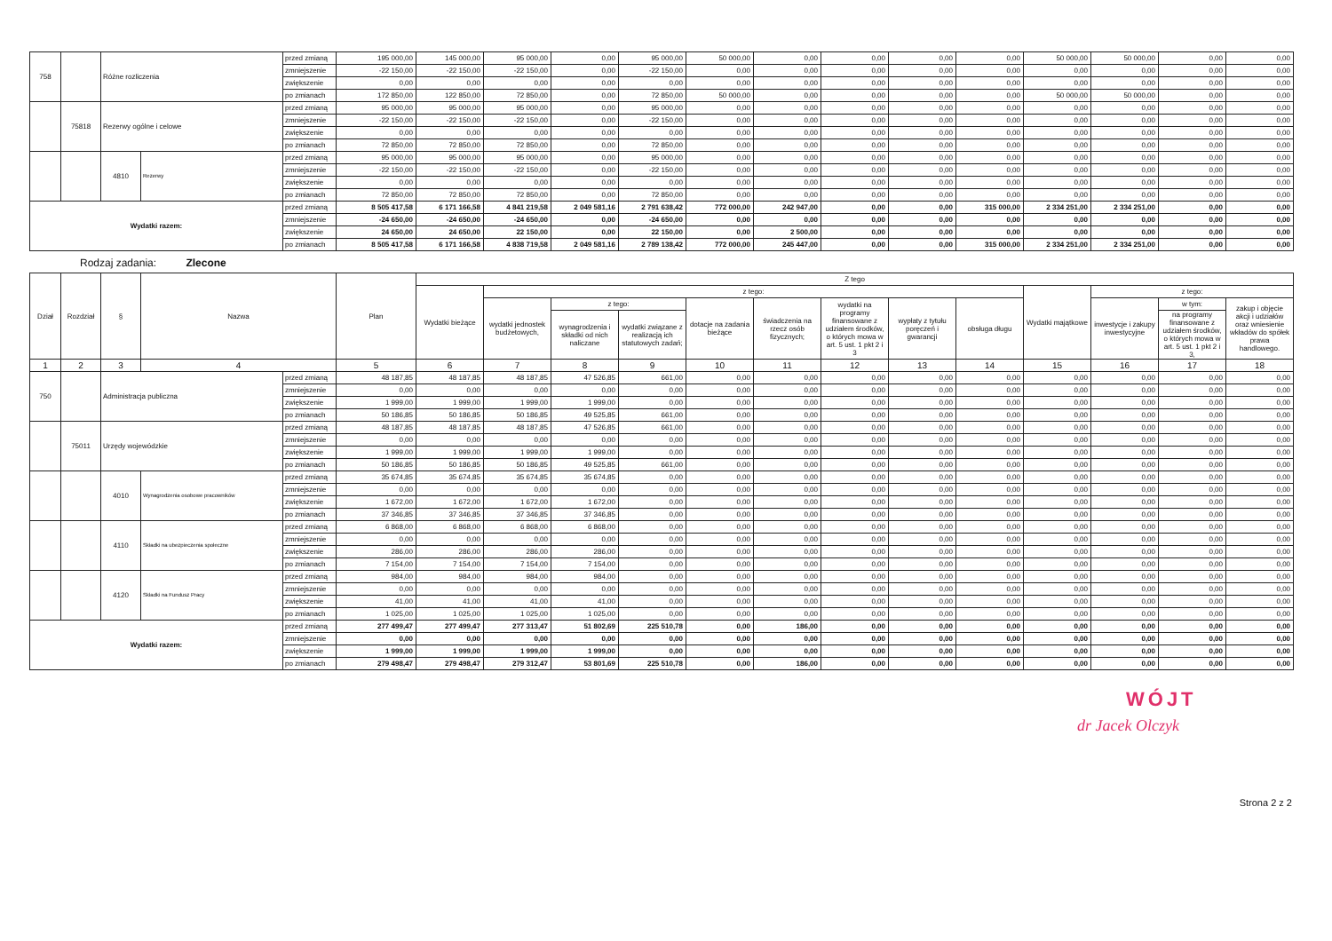| 758 | | Różne rozliczenia | | przed zmianą | 195 000,00 | 145 000,00 | 95 000,00 | 0,00 | 95 000,00 | 50 000,00 | 0,00 | 0,00 | 0,00 | 0,00 | 50 000,00 | 50 000,00 | 0,00 | 0,00 |
| | | | | zmniejszenie | -22 150,00 | -22 150,00 | -22 150,00 | 0,00 | -22 150,00 | 0,00 | 0,00 | 0,00 | 0,00 | 0,00 | 0,00 | 0,00 | 0,00 | 0,00 |
| | | | | zwiększenie | 0,00 | 0,00 | 0,00 | 0,00 | 0,00 | 0,00 | 0,00 | 0,00 | 0,00 | 0,00 | 0,00 | 0,00 | 0,00 | 0,00 |
| | | | | po zmianach | 172 850,00 | 122 850,00 | 72 850,00 | 0,00 | 72 850,00 | 50 000,00 | 0,00 | 0,00 | 0,00 | 0,00 | 50 000,00 | 50 000,00 | 0,00 | 0,00 |
| | 75818 | Rezerwy ogólne i celowe | | przed zmianą | 95 000,00 | 95 000,00 | 95 000,00 | 0,00 | 95 000,00 | 0,00 | 0,00 | 0,00 | 0,00 | 0,00 | 0,00 | 0,00 | 0,00 | 0,00 |
| | | | | zmniejszenie | -22 150,00 | -22 150,00 | -22 150,00 | 0,00 | -22 150,00 | 0,00 | 0,00 | 0,00 | 0,00 | 0,00 | 0,00 | 0,00 | 0,00 | 0,00 |
| | | | | zwiększenie | 0,00 | 0,00 | 0,00 | 0,00 | 0,00 | 0,00 | 0,00 | 0,00 | 0,00 | 0,00 | 0,00 | 0,00 | 0,00 | 0,00 |
| | | | | po zmianach | 72 850,00 | 72 850,00 | 72 850,00 | 0,00 | 72 850,00 | 0,00 | 0,00 | 0,00 | 0,00 | 0,00 | 0,00 | 0,00 | 0,00 | 0,00 |
| | | 4810 | Rezerwy | przed zmianą | 95 000,00 | 95 000,00 | 95 000,00 | 0,00 | 95 000,00 | 0,00 | 0,00 | 0,00 | 0,00 | 0,00 | 0,00 | 0,00 | 0,00 | 0,00 |
| | | | | zmniejszenie | -22 150,00 | -22 150,00 | -22 150,00 | 0,00 | -22 150,00 | 0,00 | 0,00 | 0,00 | 0,00 | 0,00 | 0,00 | 0,00 | 0,00 | 0,00 |
| | | | | zwiększenie | 0,00 | 0,00 | 0,00 | 0,00 | 0,00 | 0,00 | 0,00 | 0,00 | 0,00 | 0,00 | 0,00 | 0,00 | 0,00 | 0,00 |
| | | | | po zmianach | 72 850,00 | 72 850,00 | 72 850,00 | 0,00 | 72 850,00 | 0,00 | 0,00 | 0,00 | 0,00 | 0,00 | 0,00 | 0,00 | 0,00 | 0,00 |
| Wydatki razem: | | | | przed zmianą | 8 505 417,58 | 6 171 166,58 | 4 841 219,58 | 2 049 581,16 | 2 791 638,42 | 772 000,00 | 242 947,00 | 0,00 | 0,00 | 315 000,00 | 2 334 251,00 | 2 334 251,00 | 0,00 | 0,00 |
| | | | | zmniejszenie | -24 650,00 | -24 650,00 | -24 650,00 | 0,00 | -24 650,00 | 0,00 | 0,00 | 0,00 | 0,00 | 0,00 | 0,00 | 0,00 | 0,00 | 0,00 |
| | | | | zwiększenie | 24 650,00 | 24 650,00 | 22 150,00 | 0,00 | 22 150,00 | 0,00 | 2 500,00 | 0,00 | 0,00 | 0,00 | 0,00 | 0,00 | 0,00 | 0,00 |
| | | | | po zmianach | 8 505 417,58 | 6 171 166,58 | 4 838 719,58 | 2 049 581,16 | 2 789 138,42 | 772 000,00 | 245 447,00 | 0,00 | 0,00 | 315 000,00 | 2 334 251,00 | 2 334 251,00 | 0,00 | 0,00 |
Rodzaj zadania: Zlecone
| Dział | Rozdział | § | Nazwa | | Plan | Z tego | | | | | | | | | | | | |
| --- | --- | --- | --- | --- | --- | --- | --- | --- | --- | --- | --- | --- | --- | --- | --- | --- | --- | --- |
| | | | | | | Wydatki bieżące | z tego: | | | | | | | | Wydatki majątkowe | z tego: | | |
| | | | | | | | wydatki jednostek budżetowych, | z tego: | | dotacje na zadania bieżące | świadczenia na rzecz osób fizycznych; | wydatki na programy finansowane z udziałem środków, o których mowa w art. 5 ust. 1 pkt 2 i 3 | wypłaty z tytułu poręczeń i gwarancji | obsługa długu | | inwestycje i zakupy inwestycyjne | w tym: | zakup i objęcie akcji i udziałów oraz wniesienie wkładów do spółek prawa handlowego. |
| | | | | | | | | wynagrodzenia i składki od nich naliczane | wydatki związane z realizacją ich statutowych zadań; | | | | | | | | na programy finansowane z udziałem środków, o których mowa w art. 5 ust. 1 pkt 2 i 3, | |
| 1 | 2 | 3 | 4 | | 5 | 6 | 7 | 8 | 9 | 10 | 11 | 12 | 13 | 14 | 15 | 16 | 17 | 18 |
| 750 | | Administracja publiczna | | przed zmianą | 48 187,85 | 48 187,85 | 48 187,85 | 47 526,85 | 661,00 | 0,00 | 0,00 | 0,00 | 0,00 | 0,00 | 0,00 | 0,00 | 0,00 | 0,00 |
| | | | | zmniejszenie | 0,00 | 0,00 | 0,00 | 0,00 | 0,00 | 0,00 | 0,00 | 0,00 | 0,00 | 0,00 | 0,00 | 0,00 | 0,00 | 0,00 |
| | | | | zwiększenie | 1 999,00 | 1 999,00 | 1 999,00 | 1 999,00 | 0,00 | 0,00 | 0,00 | 0,00 | 0,00 | 0,00 | 0,00 | 0,00 | 0,00 | 0,00 |
| | | | | po zmianach | 50 186,85 | 50 186,85 | 50 186,85 | 49 525,85 | 661,00 | 0,00 | 0,00 | 0,00 | 0,00 | 0,00 | 0,00 | 0,00 | 0,00 | 0,00 |
| | 75011 | Urzędy wojewódzkie | | przed zmianą | 48 187,85 | 48 187,85 | 48 187,85 | 47 526,85 | 661,00 | 0,00 | 0,00 | 0,00 | 0,00 | 0,00 | 0,00 | 0,00 | 0,00 | 0,00 |
| | | | | zmniejszenie | 0,00 | 0,00 | 0,00 | 0,00 | 0,00 | 0,00 | 0,00 | 0,00 | 0,00 | 0,00 | 0,00 | 0,00 | 0,00 | 0,00 |
| | | | | zwiększenie | 1 999,00 | 1 999,00 | 1 999,00 | 1 999,00 | 0,00 | 0,00 | 0,00 | 0,00 | 0,00 | 0,00 | 0,00 | 0,00 | 0,00 | 0,00 |
| | | | | po zmianach | 50 186,85 | 50 186,85 | 50 186,85 | 49 525,85 | 661,00 | 0,00 | 0,00 | 0,00 | 0,00 | 0,00 | 0,00 | 0,00 | 0,00 | 0,00 |
| | | 4010 | Wynagrodzenia osobowe pracowników | przed zmianą | 35 674,85 | 35 674,85 | 35 674,85 | 35 674,85 | 0,00 | 0,00 | 0,00 | 0,00 | 0,00 | 0,00 | 0,00 | 0,00 | 0,00 | 0,00 |
| | | | | zmniejszenie | 0,00 | 0,00 | 0,00 | 0,00 | 0,00 | 0,00 | 0,00 | 0,00 | 0,00 | 0,00 | 0,00 | 0,00 | 0,00 | 0,00 |
| | | | | zwiększenie | 1 672,00 | 1 672,00 | 1 672,00 | 1 672,00 | 0,00 | 0,00 | 0,00 | 0,00 | 0,00 | 0,00 | 0,00 | 0,00 | 0,00 | 0,00 |
| | | | | po zmianach | 37 346,85 | 37 346,85 | 37 346,85 | 37 346,85 | 0,00 | 0,00 | 0,00 | 0,00 | 0,00 | 0,00 | 0,00 | 0,00 | 0,00 | 0,00 |
| | | 4110 | Składki na ubezpieczenia społeczne | przed zmianą | 6 868,00 | 6 868,00 | 6 868,00 | 6 868,00 | 0,00 | 0,00 | 0,00 | 0,00 | 0,00 | 0,00 | 0,00 | 0,00 | 0,00 | 0,00 |
| | | | | zmniejszenie | 0,00 | 0,00 | 0,00 | 0,00 | 0,00 | 0,00 | 0,00 | 0,00 | 0,00 | 0,00 | 0,00 | 0,00 | 0,00 | 0,00 |
| | | | | zwiększenie | 286,00 | 286,00 | 286,00 | 286,00 | 0,00 | 0,00 | 0,00 | 0,00 | 0,00 | 0,00 | 0,00 | 0,00 | 0,00 | 0,00 |
| | | | | po zmianach | 7 154,00 | 7 154,00 | 7 154,00 | 7 154,00 | 0,00 | 0,00 | 0,00 | 0,00 | 0,00 | 0,00 | 0,00 | 0,00 | 0,00 | 0,00 |
| | | 4120 | Składki na Fundusz Pracy | przed zmianą | 984,00 | 984,00 | 984,00 | 984,00 | 0,00 | 0,00 | 0,00 | 0,00 | 0,00 | 0,00 | 0,00 | 0,00 | 0,00 | 0,00 |
| | | | | zmniejszenie | 0,00 | 0,00 | 0,00 | 0,00 | 0,00 | 0,00 | 0,00 | 0,00 | 0,00 | 0,00 | 0,00 | 0,00 | 0,00 | 0,00 |
| | | | | zwiększenie | 41,00 | 41,00 | 41,00 | 41,00 | 0,00 | 0,00 | 0,00 | 0,00 | 0,00 | 0,00 | 0,00 | 0,00 | 0,00 | 0,00 |
| | | | | po zmianach | 1 025,00 | 1 025,00 | 1 025,00 | 1 025,00 | 0,00 | 0,00 | 0,00 | 0,00 | 0,00 | 0,00 | 0,00 | 0,00 | 0,00 | 0,00 |
| Wydatki razem: | | | | przed zmianą | 277 499,47 | 277 499,47 | 277 313,47 | 51 802,69 | 225 510,78 | 0,00 | 186,00 | 0,00 | 0,00 | 0,00 | 0,00 | 0,00 | 0,00 | 0,00 |
| | | | | zmniejszenie | 0,00 | 0,00 | 0,00 | 0,00 | 0,00 | 0,00 | 0,00 | 0,00 | 0,00 | 0,00 | 0,00 | 0,00 | 0,00 | 0,00 |
| | | | | zwiększenie | 1 999,00 | 1 999,00 | 1 999,00 | 1 999,00 | 0,00 | 0,00 | 0,00 | 0,00 | 0,00 | 0,00 | 0,00 | 0,00 | 0,00 | 0,00 |
| | | | | po zmianach | 279 498,47 | 279 498,47 | 279 312,47 | 53 801,69 | 225 510,78 | 0,00 | 186,00 | 0,00 | 0,00 | 0,00 | 0,00 | 0,00 | 0,00 | 0,00 |
WÓJT
dr Jacek Olczyk
Strona 2 z 2